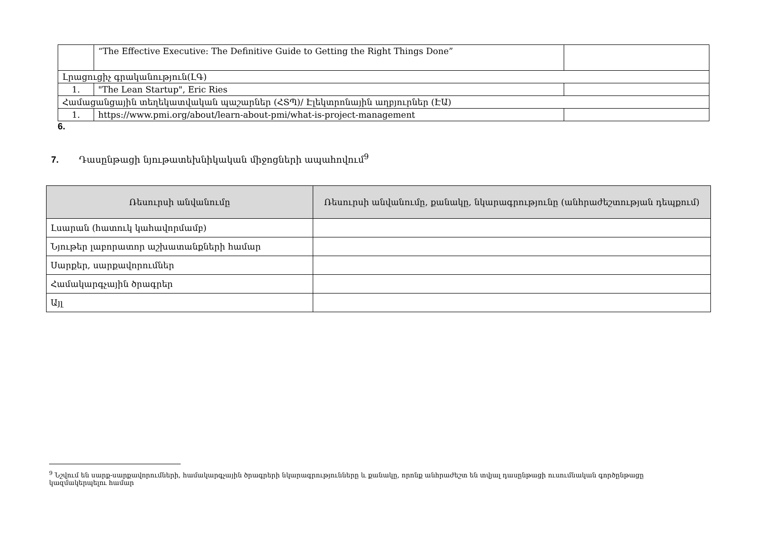| | “The Effective Executive: The Definitive Guide to Getting the Right Things Done” | |
| Լրացուցիչ գրականություն(ԼԳ) | | |
| 1. | "The Lean Startup", Eric Ries | |
| Համացանցային տեղեկատվական պաշարներ (ՀՏՊ)/ Էլեկտրոնային աղբյուրներ (ԷԱ) | | |
| 1. | https://www.pmi.org/about/learn-about-pmi/what-is-project-management | |
6.
7. Դասընթացի նյութատեխնիկական միջոցների ապահովում<sup>9</sup>
| Ռեսուրսի անվանումը | Ռեսուրսի անվանումը, քանակը, նկարագրությունը (անհրաժեշտության դեպքում) |
| --- | --- |
| Լսարան (հատուկ կահավորմամբ) | |
| Նյութեր լաբորատոր աշխատանքների համար | |
| Սարքեր, սարքավորումներ | |
| Համակարգչային ծրագրեր | |
| Այլ | |
<sup>9</sup> Նշվում են սարք-սարքավորումների, համակարգչային ծրագրերի նկարագրությունները և քանակը, որոնք անհրաժեշտ են տվյալ դասընթացի ուսումնական գործընթացը կազմակերպելու համար